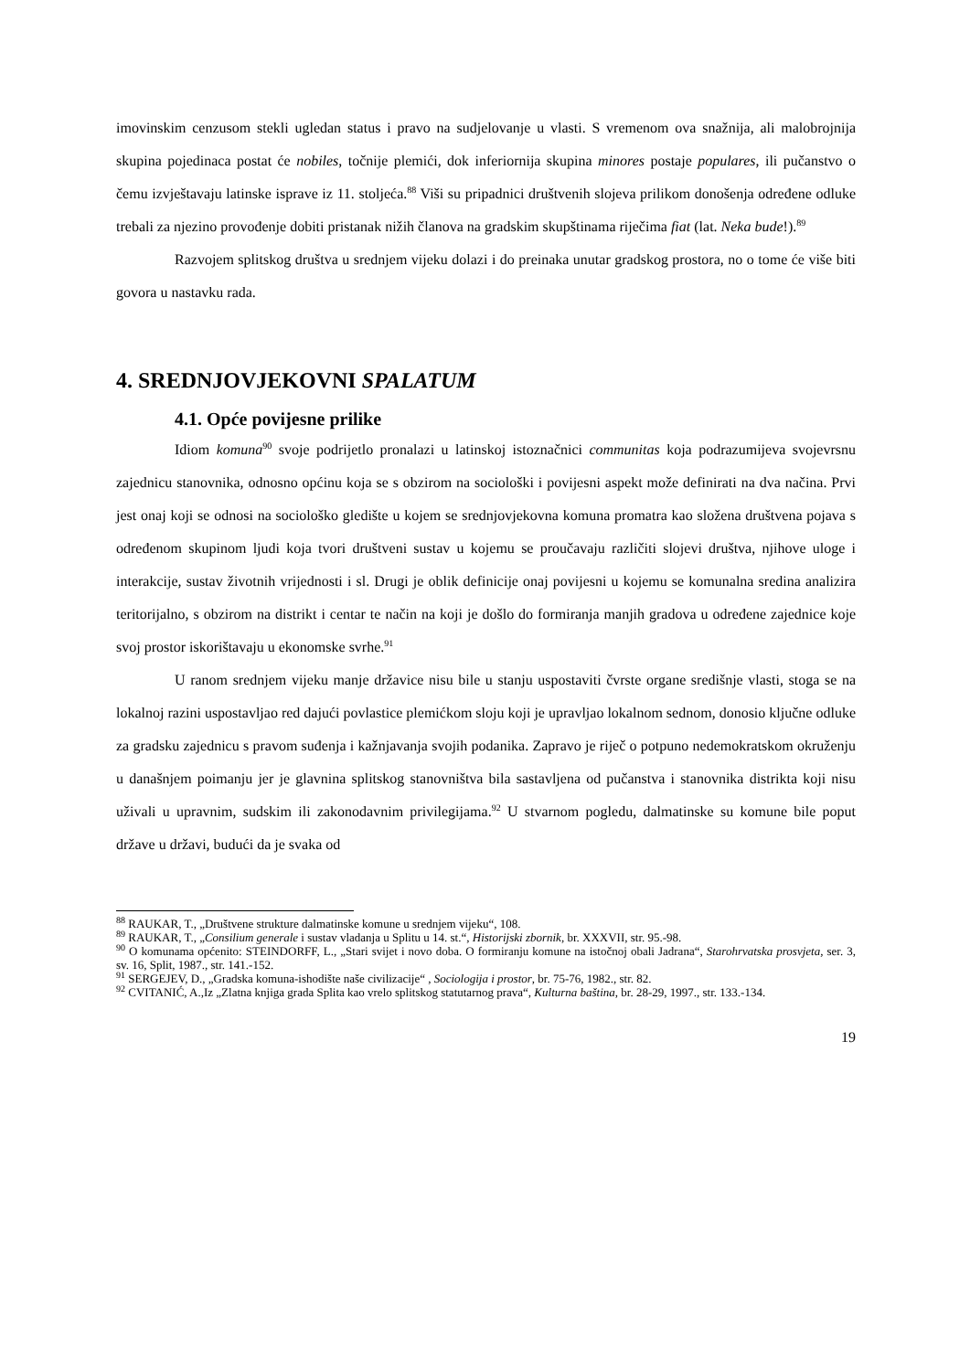imovinskim cenzusom stekli ugledan status i pravo na sudjelovanje u vlasti. S vremenom ova snažnija, ali malobrojnija skupina pojedinaca postat će nobiles, točnije plemići, dok inferiornija skupina minores postaje populares, ili pučanstvo o čemu izvještavaju latinske isprave iz 11. stoljeća.<sup>88</sup> Viši su pripadnici društvenih slojeva prilikom donošenja određene odluke trebali za njezino provođenje dobiti pristanak nižih članova na gradskim skupštinama riječima fiat (lat. Neka bude!).<sup>89</sup>
Razvojem splitskog društva u srednjem vijeku dolazi i do preinaka unutar gradskog prostora, no o tome će više biti govora u nastavku rada.
4. SREDNJOVJEKOVNI SPALATUM
4.1. Opće povijesne prilike
Idiom komuna<sup>90</sup> svoje podrijetlo pronalazi u latinskoj istoznačnici communitas koja podrazumijeva svojevrsnu zajednicu stanovnika, odnosno općinu koja se s obzirom na sociološki i povijesni aspekt može definirati na dva načina. Prvi jest onaj koji se odnosi na sociološko gledište u kojem se srednjovjekovna komuna promatra kao složena društvena pojava s određenom skupinom ljudi koja tvori društveni sustav u kojemu se proučavaju različiti slojevi društva, njihove uloge i interakcije, sustav životnih vrijednosti i sl. Drugi je oblik definicije onaj povijesni u kojemu se komunalna sredina analizira teritorijalno, s obzirom na distrikt i centar te način na koji je došlo do formiranja manjih gradova u određene zajednice koje svoj prostor iskorištavaju u ekonomske svrhe.<sup>91</sup>
U ranom srednjem vijeku manje državice nisu bile u stanju uspostaviti čvrste organe središnje vlasti, stoga se na lokalnoj razini uspostavljao red dajući povlastice plemićkom sloju koji je upravljao lokalnom sednom, donosio ključne odluke za gradsku zajednicu s pravom suđenja i kažnjavanja svojih podanika. Zapravo je riječ o potpuno nedemokratskom okruženju u današnjem poimanju jer je glavnina splitskog stanovništva bila sastavljena od pučanstva i stanovnika distrikta koji nisu uživali u upravnim, sudskim ili zakonodavnim privilegijama.<sup>92</sup> U stvarnom pogledu, dalmatinske su komune bile poput države u državi, budući da je svaka od
<sup>88</sup> RAUKAR, T., „Društvene strukture dalmatinske komune u srednjem vijeku“, 108.
<sup>89</sup> RAUKAR, T., „Consilium generale i sustav vladanja u Splitu u 14. st.“, Historijski zbornik, br. XXXVII, str. 95.-98.
<sup>90</sup> O komunama općenito: STEINDORFF, L., „Stari svijet i novo doba. O formiranju komune na istočnoj obali Jadrana“, Starohrvatska prosvjeta, ser. 3, sv. 16, Split, 1987., str. 141.-152.
<sup>91</sup> SERGEJEV, D., „Gradska komuna-ishodište naše civilizacije“ , Sociologija i prostor, br. 75-76, 1982., str. 82.
<sup>92</sup> CVITANIĆ, A.,Iz „Zlatna knjiga grada Splita kao vrelo splitskog statutarnog prava“, Kulturna baština, br. 28-29, 1997., str. 133.-134.
19